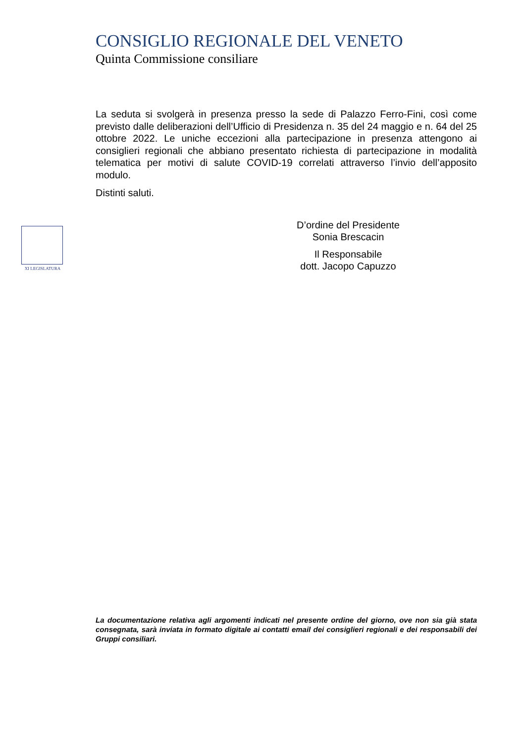CONSIGLIO REGIONALE DEL VENETO
Quinta Commissione consiliare
La seduta si svolgerà in presenza presso la sede di Palazzo Ferro-Fini, così come previsto dalle deliberazioni dell’Ufficio di Presidenza n. 35 del 24 maggio e n. 64 del 25 ottobre 2022. Le uniche eccezioni alla partecipazione in presenza attengono ai consiglieri regionali che abbiano presentato richiesta di partecipazione in modalità telematica per motivi di salute COVID-19 correlati attraverso l’invio dell’apposito modulo.
Distinti saluti.
D’ordine del Presidente
Sonia Brescacin
Il Responsabile
dott. Jacopo Capuzzo
XI LEGISLATURA
La documentazione relativa agli argomenti indicati nel presente ordine del giorno, ove non sia già stata consegnata, sarà inviata in formato digitale ai contatti email dei consiglieri regionali e dei responsabili dei Gruppi consiliari.